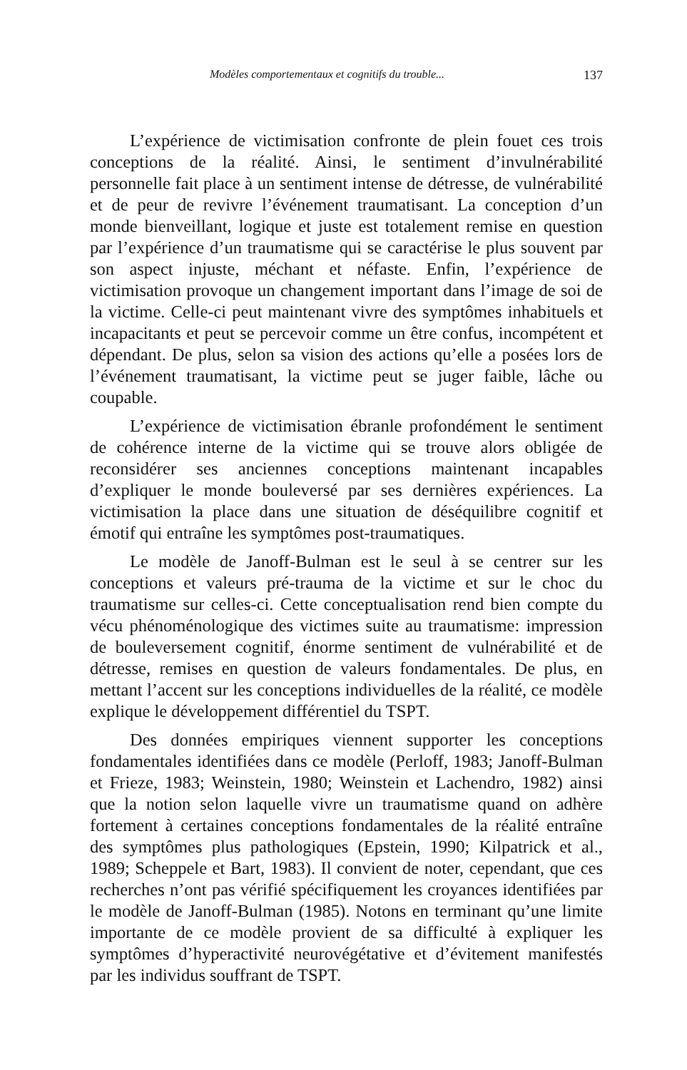Modèles comportementaux et cognitifs du trouble... 137
L’expérience de victimisation confronte de plein fouet ces trois conceptions de la réalité. Ainsi, le sentiment d’invulnérabilité personnelle fait place à un sentiment intense de détresse, de vulnérabilité et de peur de revivre l’événement traumatisant. La conception d’un monde bienveillant, logique et juste est totalement remise en question par l’expérience d’un traumatisme qui se caractérise le plus souvent par son aspect injuste, méchant et néfaste. Enfin, l’expérience de victimisation provoque un changement important dans l’image de soi de la victime. Celle-ci peut maintenant vivre des symptômes inhabituels et incapacitants et peut se percevoir comme un être confus, incompétent et dépendant. De plus, selon sa vision des actions qu’elle a posées lors de l’événement traumatisant, la victime peut se juger faible, lâche ou coupable.
L’expérience de victimisation ébranle profondément le sentiment de cohérence interne de la victime qui se trouve alors obligée de reconsidérer ses anciennes conceptions maintenant incapables d’expliquer le monde bouleversé par ses dernières expériences. La victimisation la place dans une situation de déséquilibre cognitif et émotif qui entraîne les symptômes post-traumatiques.
Le modèle de Janoff-Bulman est le seul à se centrer sur les conceptions et valeurs pré-trauma de la victime et sur le choc du traumatisme sur celles-ci. Cette conceptualisation rend bien compte du vécu phénoménologique des victimes suite au traumatisme: impression de bouleversement cognitif, énorme sentiment de vulnérabilité et de détresse, remises en question de valeurs fondamentales. De plus, en mettant l’accent sur les conceptions individuelles de la réalité, ce modèle explique le développement différentiel du TSPT.
Des données empiriques viennent supporter les conceptions fondamentales identifiées dans ce modèle (Perloff, 1983; Janoff-Bulman et Frieze, 1983; Weinstein, 1980; Weinstein et Lachendro, 1982) ainsi que la notion selon laquelle vivre un traumatisme quand on adhère fortement à certaines conceptions fondamentales de la réalité entraîne des symptômes plus pathologiques (Epstein, 1990; Kilpatrick et al., 1989; Scheppele et Bart, 1983). Il convient de noter, cependant, que ces recherches n’ont pas vérifié spécifiquement les croyances identifiées par le modèle de Janoff-Bulman (1985). Notons en terminant qu’une limite importante de ce modèle provient de sa difficulté à expliquer les symptômes d’hyperactivité neurovégétative et d’évitement manifestés par les individus souffrant de TSPT.